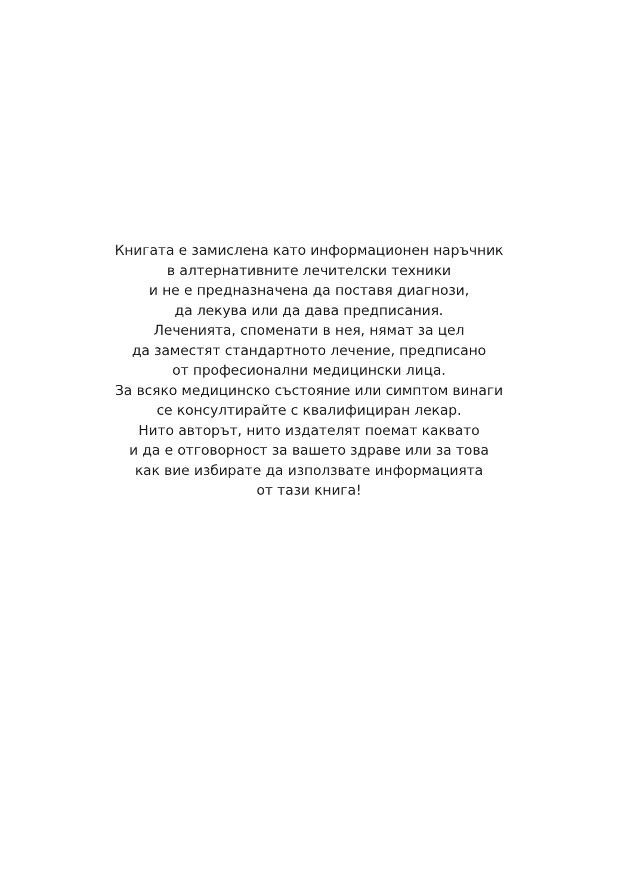Книгата е замислена като информационен наръчник
в алтернативните лечителски техники
и не е предназначена да поставя диагнози,
да лекува или да дава предписания.
Леченията, споменати в нея, нямат за цел
да заместят стандартното лечение, предписано
от професионални медицински лица.
За всяко медицинско състояние или симптом винаги
се консултирайте с квалифициран лекар.
Нито авторът, нито издателят поемат каквато
и да е отговорност за вашето здраве или за това
как вие избирате да използвате информацията
от тази книга!